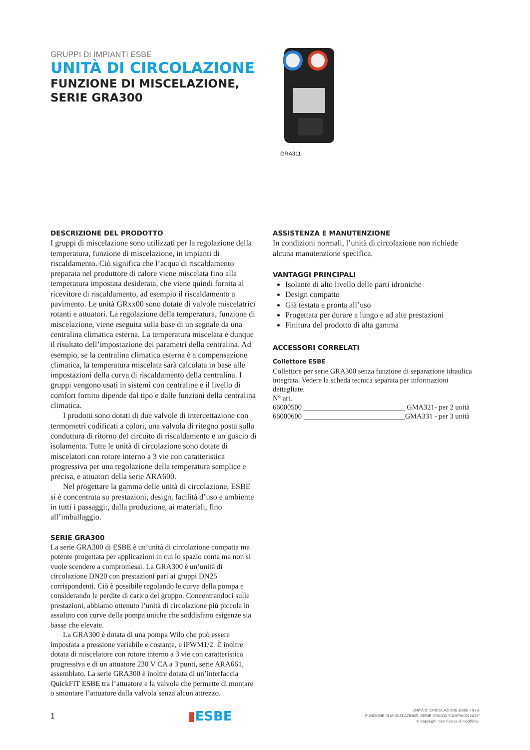GRUPPI DI IMPIANTI ESBE
UNITÀ DI CIRCOLAZIONE
FUNZIONE DI MISCELAZIONE,
SERIE GRA300
GRA311
DESCRIZIONE DEL PRODOTTO
I gruppi di miscelazione sono utilizzati per la regolazione della temperatura, funzione di miscelazione, in impianti di riscaldamento. Ciò significa che l’acqua di riscaldamento preparata nel produttore di calore viene miscelata fino alla temperatura impostata desiderata, che viene quindi fornita al ricevitore di riscaldamento, ad esempio il riscaldamento a pavimento. Le unità GRxx00 sono dotate di valvole miscelatrici rotanti e attuatori. La regolazione della temperatura, funzione di miscelazione, viene eseguita sulla base di un segnale da una centralina climatica esterna. La temperatura miscelata è dunque il risultato dell’impostazione dei parametri della centralina. Ad esempio, se la centralina climatica esterna è a compensazione climatica, la temperatura miscelata sarà calcolata in base alle impostazioni della curva di riscaldamento della centralina. I gruppi vengono usati in sistemi con centraline e il livello di comfort fornito dipende dal tipo e dalle funzioni della centralina climatica.
I prodotti sono dotati di due valvole di intercettazione con termometri codificati a colori, una valvola di ritegno posta sulla conduttura di ritorno del circuito di riscaldamento e un guscio di isolamento. Tutte le unità di circolazione sono dotate di miscelatori con rotore interno a 3 vie con caratteristica progressiva per una regolazione della temperatura semplice e precisa, e attuatori della serie ARA600.
Nel progettare la gamma delle unità di circolazione, ESBE si è concentrata su prestazioni, design, facilità d’uso e ambiente in tutti i passaggi:, dalla produzione, ai materiali, fino all’imballaggio.
SERIE GRA300
La serie GRA300 di ESBE è un’unità di circolazione compatta ma potente progettata per applicazioni in cui lo spazio conta ma non si vuole scendere a compromessi. La GRA300 è un’unità di circolazione DN20 con prestazioni pari ai gruppi DN25 corrispondenti. Ciò è possibile regolando le curve della pompa e considerando le perdite di carico del gruppo. Concentrandoci sulle prestazioni, abbiamo ottenuto l’unità di circolazione più piccola in assoluto con curve della pompa uniche che soddisfano esigenze sia basse che elevate.
La GRA300 è dotata di una pompa Wilo che può essere impostata a pressione variabile e costante, e iPWM1/2. È inoltre dotata di miscelatore con rotore interno a 3 vie con caratteristica progressiva e di un attuatore 230 V CA a 3 punti, serie ARA661, assemblato. La serie GRA300 è inoltre dotata di un’interfaccia QuickFIT ESBE tra l’attuatore e la valvola che permette di montare o smontare l’attuatore dalla valvola senza alcun attrezzo.
ASSISTENZA E MANUTENZIONE
In condizioni normali, l’unità di circolazione non richiede alcuna manutenzione specifica.
VANTAGGI PRINCIPALI
Isolante di alto livello delle parti idroniche
Design compatto
Già testata e pronta all’uso
Progettata per durare a lungo e ad alte prestazioni
Finitura del prodotto di alta gamma
ACCESSORI CORRELATI
Collettore ESBE
Collettore per serie GRA300 senza funzione di separazione idraulica integrata. Vedere la scheda tecnica separata per informazioni dettagliate.
N° art.
66000500 ____________________________ GMA321- per 2 unità
66000600 ____________________________GMA331 - per 3 unità
1
▮ESBE
UNITÀ DI CIRCOLAZIONE ESBE • it • A
FUNZIONE DI MISCELAZIONE, SERIE GRA300 "CAMPAIGN 2023"
© Copyright. Con riserva di modifiche.